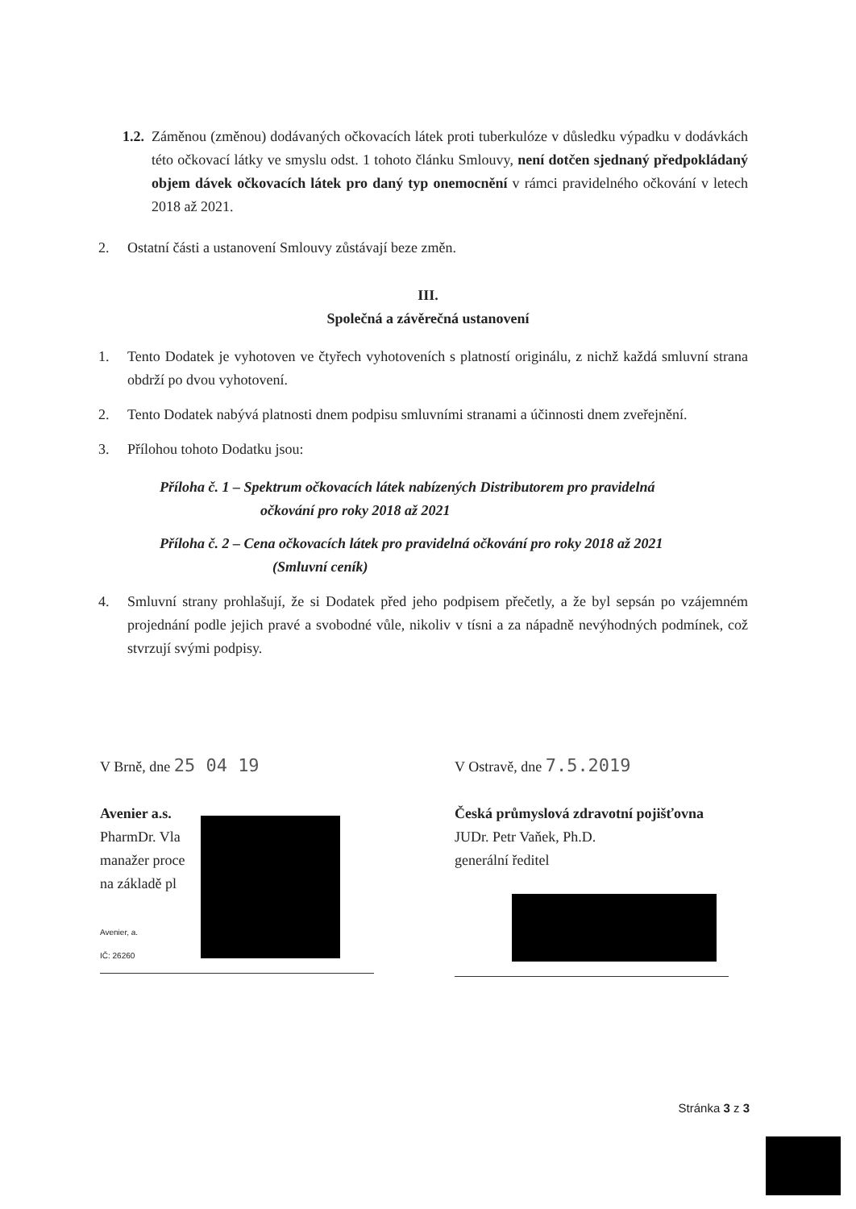1.2.
Záměnou (změnou) dodávaných očkovacích látek proti tuberkulóze v důsledku výpadku v dodávkách této očkovací látky ve smyslu odst. 1 tohoto článku Smlouvy, není dotčen sjednaný předpokládaný objem dávek očkovacích látek pro daný typ onemocnění v rámci pravidelného očkování v letech 2018 až 2021.
2. Ostatní části a ustanovení Smlouvy zůstávají beze změn.
III.
Společná a závěrečná ustanovení
1. Tento Dodatek je vyhotoven ve čtyřech vyhotoveních s platností originálu, z nichž každá smluvní strana obdrží po dvou vyhotovení.
2. Tento Dodatek nabývá platnosti dnem podpisu smluvními stranami a účinnosti dnem zveřejnění.
3. Přílohou tohoto Dodatku jsou:
Příloha č. 1 – Spektrum očkovacích látek nabízených Distributorem pro pravidelná
očkování pro roky 2018 až 2021
Příloha č. 2 – Cena očkovacích látek pro pravidelná očkování pro roky 2018 až 2021
(Smluvní ceník)
4. Smluvní strany prohlašují, že si Dodatek před jeho podpisem přečetly, a že byl sepsán po vzájemném projednání podle jejich pravé a svobodné vůle, nikoliv v tísni a za nápadně nevýhodných podmínek, což stvrzují svými podpisy.
V Brně, dne 25 04 19
Avenier a.s.
PharmDr. Vla
manažer proce
na základě pl
Avenier, a.
IČ: 26260
V Ostravě, dne 7.5.2019
Česká průmyslová zdravotní pojišťovna
JUDr. Petr Vaňek, Ph.D.
generální ředitel
Stránka 3 z 3